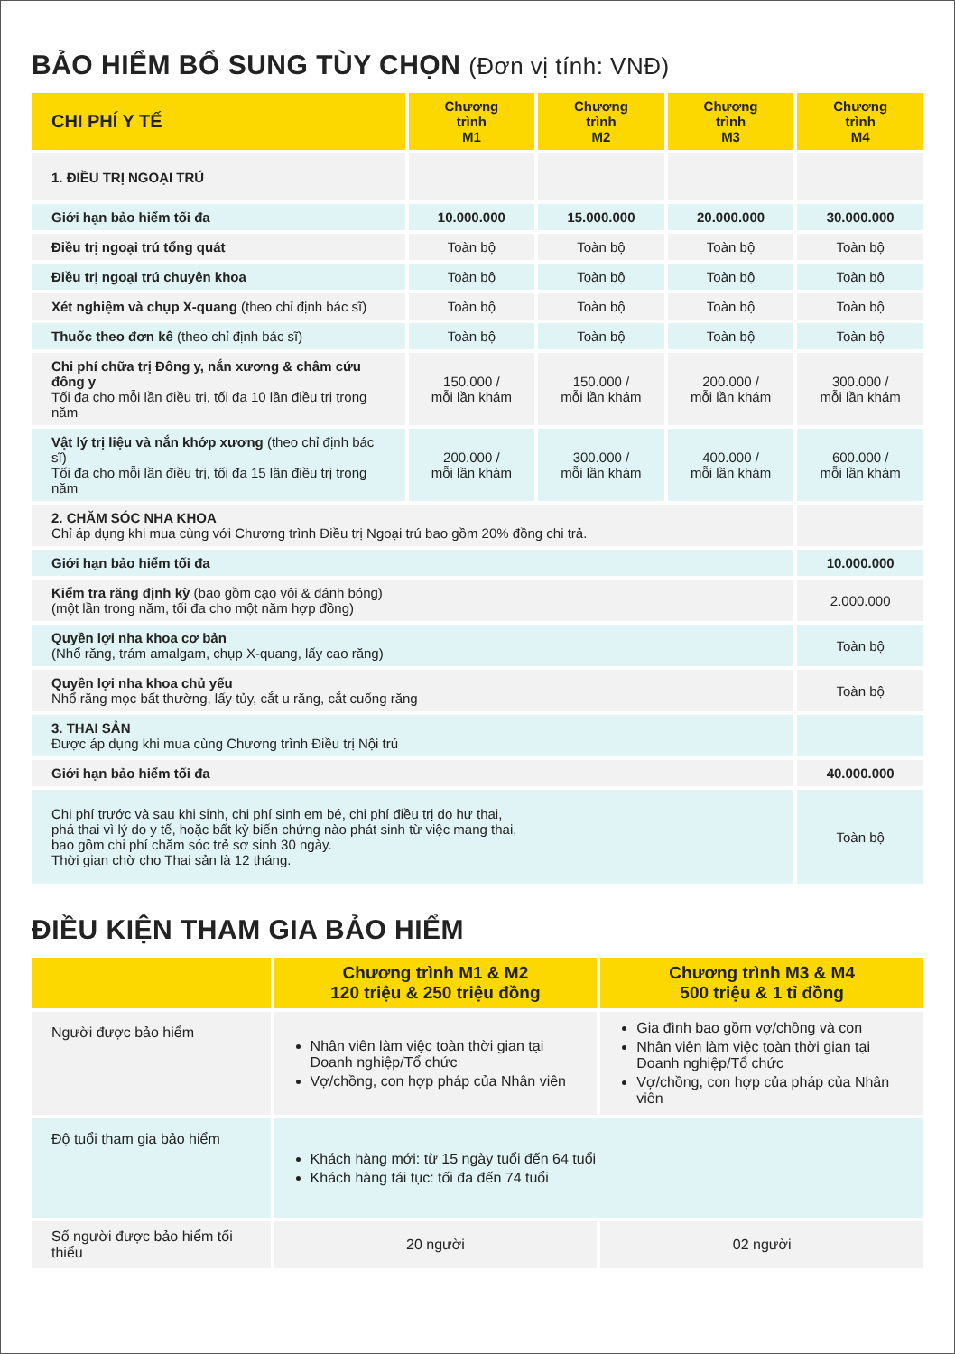BẢO HIỂM BỔ SUNG TÙY CHỌN (Đơn vị tính: VNĐ)
| CHI PHÍ Y TẾ | Chương trình M1 | Chương trình M2 | Chương trình M3 | Chương trình M4 |
| --- | --- | --- | --- | --- |
| 1. ĐIỀU TRỊ NGOẠI TRÚ | | | | |
| Giới hạn bảo hiểm tối đa | 10.000.000 | 15.000.000 | 20.000.000 | 30.000.000 |
| Điều trị ngoại trú tổng quát | Toàn bộ | Toàn bộ | Toàn bộ | Toàn bộ |
| Điều trị ngoại trú chuyên khoa | Toàn bộ | Toàn bộ | Toàn bộ | Toàn bộ |
| Xét nghiệm và chụp X-quang (theo chỉ định bác sĩ) | Toàn bộ | Toàn bộ | Toàn bộ | Toàn bộ |
| Thuốc theo đơn kê (theo chỉ định bác sĩ) | Toàn bộ | Toàn bộ | Toàn bộ | Toàn bộ |
| Chi phí chữa trị Đông y, nắn xương & châm cứu đông y Tối đa cho mỗi lần điều trị, tối đa 10 lần điều trị trong năm | 150.000 / mỗi lần khám | 150.000 / mỗi lần khám | 200.000 / mỗi lần khám | 300.000 / mỗi lần khám |
| Vật lý trị liệu và nắn khớp xương (theo chỉ định bác sĩ) Tối đa cho mỗi lần điều trị, tối đa 15 lần điều trị trong năm | 200.000 / mỗi lần khám | 300.000 / mỗi lần khám | 400.000 / mỗi lần khám | 600.000 / mỗi lần khám |
| 2. CHĂM SÓC NHA KHOA Chỉ áp dụng khi mua cùng với Chương trình Điều trị Ngoại trú bao gồm 20% đồng chi trả. | | | | |
| Giới hạn bảo hiểm tối đa | | | | 10.000.000 |
| Kiểm tra răng định kỳ (bao gồm cạo vôi & đánh bóng) (một lần trong năm, tối đa cho một năm hợp đồng) | | | | 2.000.000 |
| Quyền lợi nha khoa cơ bản (Nhổ răng, trám amalgam, chụp X-quang, lấy cao răng) | | | | Toàn bộ |
| Quyền lợi nha khoa chủ yếu Nhổ răng mọc bất thường, lấy tủy, cắt u răng, cắt cuống răng | | | | Toàn bộ |
| 3. THAI SẢN Được áp dụng khi mua cùng Chương trình Điều trị Nội trú | | | | |
| Giới hạn bảo hiểm tối đa | | | | 40.000.000 |
| Chi phí trước và sau khi sinh, chi phí sinh em bé, chi phí điều trị do hư thai, phá thai vì lý do y tế, hoặc bất kỳ biến chứng nào phát sinh từ việc mang thai, bao gồm chi phí chăm sóc trẻ sơ sinh 30 ngày. Thời gian chờ cho Thai sản là 12 tháng. | | | | Toàn bộ |
ĐIỀU KIỆN THAM GIA BẢO HIỂM
| | Chương trình M1 & M2 120 triệu & 250 triệu đồng | Chương trình M3 & M4 500 triệu & 1 tỉ đồng |
| --- | --- | --- |
| Người được bảo hiểm | Nhân viên làm việc toàn thời gian tại Doanh nghiệp/Tổ chức Vợ/chồng, con hợp pháp của Nhân viên | Gia đình bao gồm vợ/chồng và con Nhân viên làm việc toàn thời gian tại Doanh nghiệp/Tổ chức Vợ/chồng, con hợp của pháp của Nhân viên |
| Độ tuổi tham gia bảo hiểm | Khách hàng mới: từ 15 ngày tuổi đến 64 tuổi Khách hàng tái tục: tối đa đến 74 tuổi | |
| Số người được bảo hiểm tối thiểu | 20 người | 02 người |